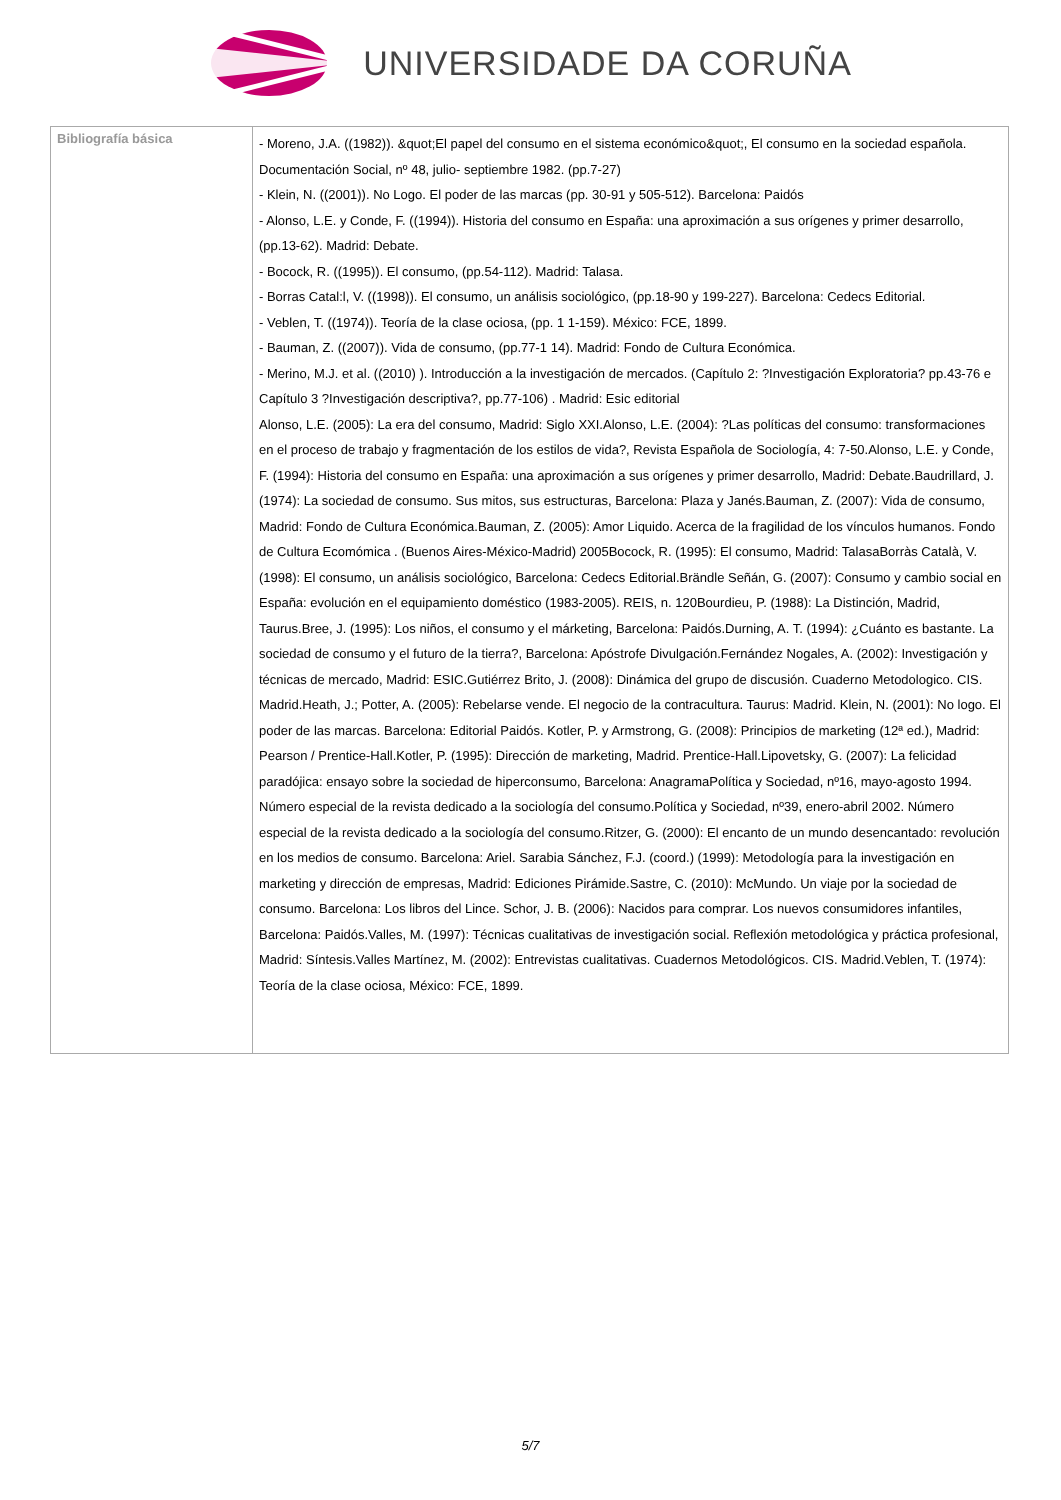UNIVERSIDADE DA CORUÑA
| Bibliografía básica | - Moreno, J.A. ((1982)). &quot;El papel del consumo en el sistema económico&quot;, El consumo en la sociedad española. Documentación Social, nº 48, julio- septiembre 1982. (pp.7-27) - Klein, N. ((2001)). No Logo. El poder de las marcas (pp. 30-91 y 505-512). Barcelona: Paidós - Alonso, L.E. y Conde, F. ((1994)). Historia del consumo en España: una aproximación a sus orígenes y primer desarrollo, (pp.13-62). Madrid: Debate. - Bocock, R. ((1995)). El consumo, (pp.54-112). Madrid: Talasa. - Borras Catal:l, V. ((1998)). El consumo, un análisis sociológico, (pp.18-90 y 199-227). Barcelona: Cedecs Editorial. - Veblen, T. ((1974)). Teoría de la clase ociosa, (pp. 1 1-159). México: FCE, 1899. - Bauman, Z. ((2007)). Vida de consumo, (pp.77-1 14). Madrid: Fondo de Cultura Económica. - Merino, M.J. et al. ((2010) ). Introducción a la investigación de mercados. (Capítulo 2: ?Investigación Exploratoria? pp.43-76 e Capítulo 3 ?Investigación descriptiva?, pp.77-106) . Madrid: Esic editorial Alonso, L.E. (2005): La era del consumo, Madrid: Siglo XXI.Alonso, L.E. (2004): ?Las políticas del consumo: transformaciones en el proceso de trabajo y fragmentación de los estilos de vida?, Revista Española de Sociología, 4: 7-50.Alonso, L.E. y Conde, F. (1994): Historia del consumo en España: una aproximación a sus orígenes y primer desarrollo, Madrid: Debate.Baudrillard, J. (1974): La sociedad de consumo. Sus mitos, sus estructuras, Barcelona: Plaza y Janés.Bauman, Z. (2007): Vida de consumo, Madrid: Fondo de Cultura Económica.Bauman, Z. (2005): Amor Liquido. Acerca de la fragilidad de los vínculos humanos. Fondo de Cultura Ecomómica . (Buenos Aires-México-Madrid) 2005Bocock, R. (1995): El consumo, Madrid: TalasaBorràs Català, V. (1998): El consumo, un análisis sociológico, Barcelona: Cedecs Editorial.Brändle Señán, G. (2007): Consumo y cambio social en España: evolución en el equipamiento doméstico (1983-2005). REIS, n. 120Bourdieu, P. (1988): La Distinción, Madrid, Taurus.Bree, J. (1995): Los niños, el consumo y el márketing, Barcelona: Paidós.Durning, A. T. (1994): ¿Cuánto es bastante. La sociedad de consumo y el futuro de la tierra?, Barcelona: Apóstrofe Divulgación.Fernández Nogales, A. (2002): Investigación y técnicas de mercado, Madrid: ESIC.Gutiérrez Brito, J. (2008): Dinámica del grupo de discusión. Cuaderno Metodologico. CIS. Madrid.Heath, J.; Potter, A. (2005): Rebelarse vende. El negocio de la contracultura. Taurus: Madrid. Klein, N. (2001): No logo. El poder de las marcas. Barcelona: Editorial Paidós. Kotler, P. y Armstrong, G. (2008): Principios de marketing (12ª ed.), Madrid: Pearson / Prentice-Hall.Kotler, P. (1995): Dirección de marketing, Madrid. Prentice-Hall.Lipovetsky, G. (2007): La felicidad paradójica: ensayo sobre la sociedad de hiperconsumo, Barcelona: AnagramaPolítica y Sociedad, nº16, mayo-agosto 1994. Número especial de la revista dedicado a la sociología del consumo.Política y Sociedad, nº39, enero-abril 2002. Número especial de la revista dedicado a la sociología del consumo.Ritzer, G. (2000): El encanto de un mundo desencantado: revolución en los medios de consumo. Barcelona: Ariel. Sarabia Sánchez, F.J. (coord.) (1999): Metodología para la investigación en marketing y dirección de empresas, Madrid: Ediciones Pirámide.Sastre, C. (2010): McMundo. Un viaje por la sociedad de consumo. Barcelona: Los libros del Lince. Schor, J. B. (2006): Nacidos para comprar. Los nuevos consumidores infantiles, Barcelona: Paidós.Valles, M. (1997): Técnicas cualitativas de investigación social. Reflexión metodológica y práctica profesional, Madrid: Síntesis.Valles Martínez, M. (2002): Entrevistas cualitativas. Cuadernos Metodológicos. CIS. Madrid.Veblen, T. (1974): Teoría de la clase ociosa, México: FCE, 1899. |
5/7